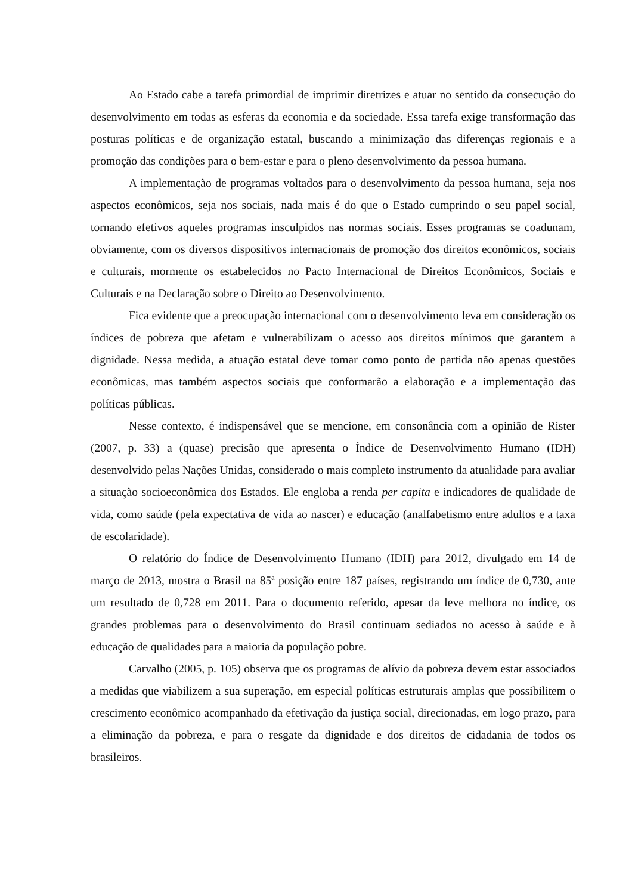Ao Estado cabe a tarefa primordial de imprimir diretrizes e atuar no sentido da consecução do desenvolvimento em todas as esferas da economia e da sociedade. Essa tarefa exige transformação das posturas políticas e de organização estatal, buscando a minimização das diferenças regionais e a promoção das condições para o bem-estar e para o pleno desenvolvimento da pessoa humana.
A implementação de programas voltados para o desenvolvimento da pessoa humana, seja nos aspectos econômicos, seja nos sociais, nada mais é do que o Estado cumprindo o seu papel social, tornando efetivos aqueles programas insculpidos nas normas sociais. Esses programas se coadunam, obviamente, com os diversos dispositivos internacionais de promoção dos direitos econômicos, sociais e culturais, mormente os estabelecidos no Pacto Internacional de Direitos Econômicos, Sociais e Culturais e na Declaração sobre o Direito ao Desenvolvimento.
Fica evidente que a preocupação internacional com o desenvolvimento leva em consideração os índices de pobreza que afetam e vulnerabilizam o acesso aos direitos mínimos que garantem a dignidade. Nessa medida, a atuação estatal deve tomar como ponto de partida não apenas questões econômicas, mas também aspectos sociais que conformarão a elaboração e a implementação das políticas públicas.
Nesse contexto, é indispensável que se mencione, em consonância com a opinião de Rister (2007, p. 33) a (quase) precisão que apresenta o Índice de Desenvolvimento Humano (IDH) desenvolvido pelas Nações Unidas, considerado o mais completo instrumento da atualidade para avaliar a situação socioeconômica dos Estados. Ele engloba a renda per capita e indicadores de qualidade de vida, como saúde (pela expectativa de vida ao nascer) e educação (analfabetismo entre adultos e a taxa de escolaridade).
O relatório do Índice de Desenvolvimento Humano (IDH) para 2012, divulgado em 14 de março de 2013, mostra o Brasil na 85ª posição entre 187 países, registrando um índice de 0,730, ante um resultado de 0,728 em 2011. Para o documento referido, apesar da leve melhora no índice, os grandes problemas para o desenvolvimento do Brasil continuam sediados no acesso à saúde e à educação de qualidades para a maioria da população pobre.
Carvalho (2005, p. 105) observa que os programas de alívio da pobreza devem estar associados a medidas que viabilizem a sua superação, em especial políticas estruturais amplas que possibilitem o crescimento econômico acompanhado da efetivação da justiça social, direcionadas, em logo prazo, para a eliminação da pobreza, e para o resgate da dignidade e dos direitos de cidadania de todos os brasileiros.